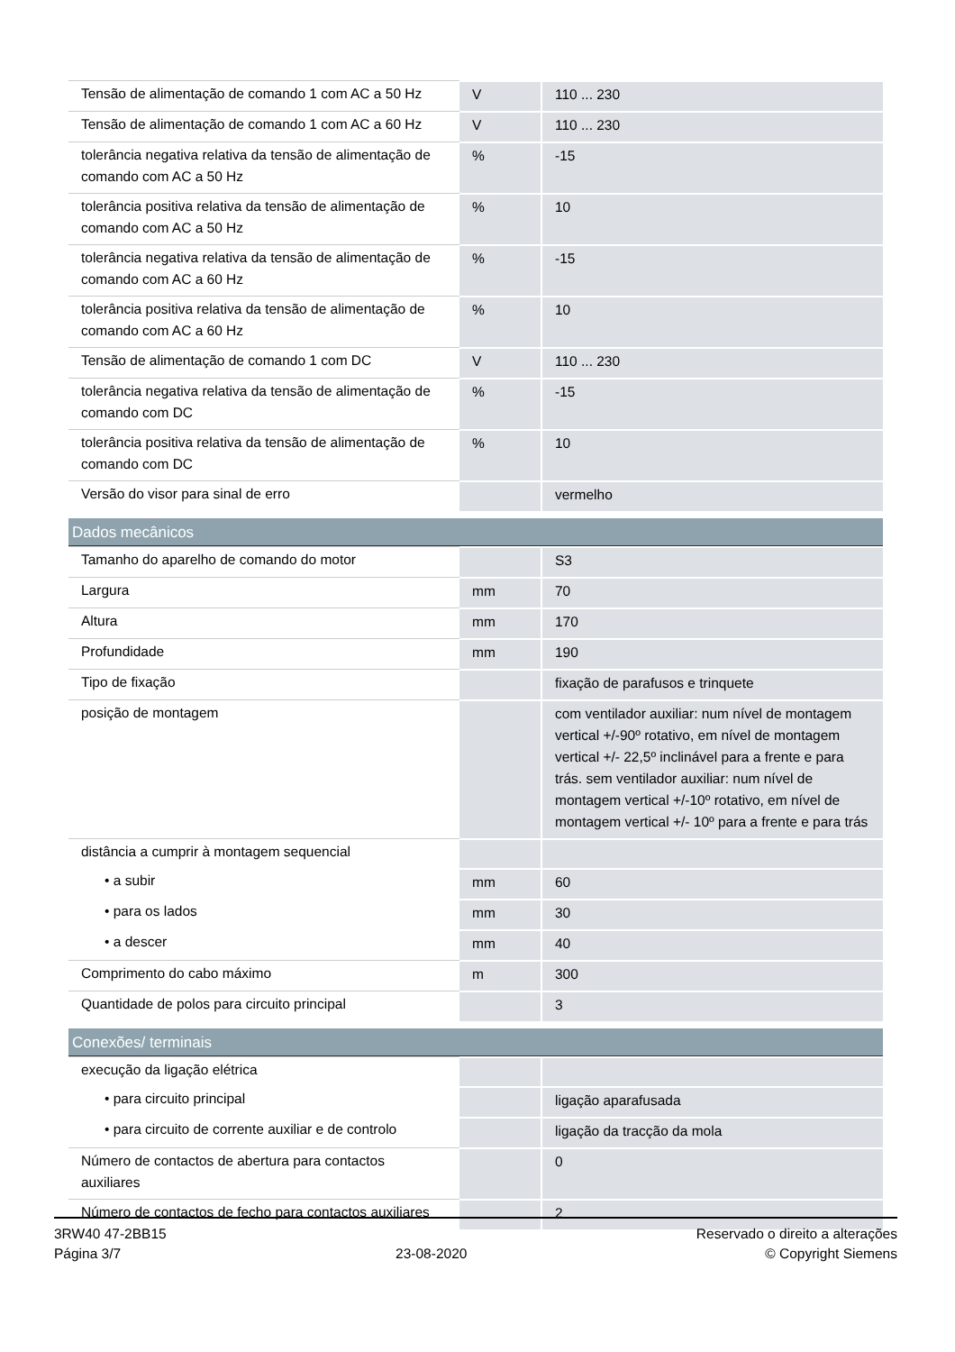| Tensão de alimentação de comando 1 com AC a 50 Hz | V | 110 ... 230 |
| Tensão de alimentação de comando 1 com AC a 60 Hz | V | 110 ... 230 |
| tolerância negativa relativa da tensão de alimentação de comando com AC a 50 Hz | % | -15 |
| tolerância positiva relativa da tensão de alimentação de comando com AC a 50 Hz | % | 10 |
| tolerância negativa relativa da tensão de alimentação de comando com AC a 60 Hz | % | -15 |
| tolerância positiva relativa da tensão de alimentação de comando com AC a 60 Hz | % | 10 |
| Tensão de alimentação de comando 1 com DC | V | 110 ... 230 |
| tolerância negativa relativa da tensão de alimentação de comando com DC | % | -15 |
| tolerância positiva relativa da tensão de alimentação de comando com DC | % | 10 |
| Versão do visor para sinal de erro | | vermelho |
| Dados mecânicos | | |
| Tamanho do aparelho de comando do motor | | S3 |
| Largura | mm | 70 |
| Altura | mm | 170 |
| Profundidade | mm | 190 |
| Tipo de fixação | | fixação de parafusos e trinquete |
| posição de montagem | | com ventilador auxiliar: num nível de montagem vertical +/-90º rotativo, em nível de montagem vertical +/- 22,5º inclinável para a frente e para trás. sem ventilador auxiliar: num nível de montagem vertical +/-10º rotativo, em nível de montagem vertical +/- 10º para a frente e para trás |
| distância a cumprir à montagem sequencial | | |
| • a subir | mm | 60 |
| • para os lados | mm | 30 |
| • a descer | mm | 40 |
| Comprimento do cabo máximo | m | 300 |
| Quantidade de polos para circuito principal | | 3 |
| Conexões/ terminais | | |
| execução da ligação elétrica | | |
| • para circuito principal | | ligação aparafusada |
| • para circuito de corrente auxiliar e de controlo | | ligação da tracção da mola |
| Número de contactos de abertura para contactos auxiliares | | 0 |
| Número de contactos de fecho para contactos auxiliares | | 2 |
3RW40 47-2BB15
Página 3/7
23-08-2020
Reservado o direito a alterações
© Copyright Siemens